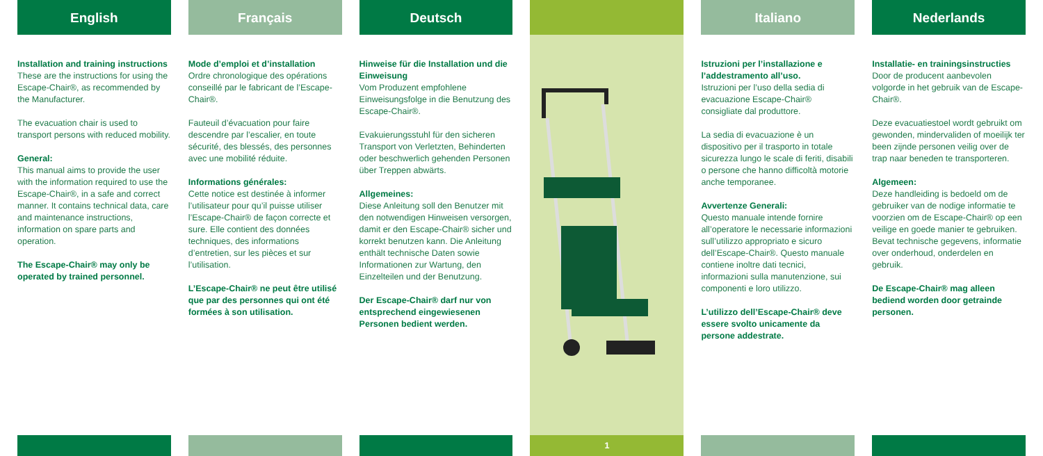English
Installation and training instructions
These are the instructions for using the Escape-Chair®, as recommended by the Manufacturer.
The evacuation chair is used to transport persons with reduced mobility.
General:
This manual aims to provide the user with the information required to use the Escape-Chair®, in a safe and correct manner. It contains technical data, care and maintenance instructions, information on spare parts and operation.
The Escape-Chair® may only be operated by trained personnel.
Français
Mode d’emploi et d’installation
Ordre chronologique des opérations conseillé par le fabricant de l’Escape-Chair®.
Fauteuil d’évacuation pour faire descendre par l’escalier, en toute sécurité, des blessés, des personnes avec une mobilité réduite.
Informations générales:
Cette notice est destinée à informer l’utilisateur pour qu’il puisse utiliser l’Escape-Chair® de façon correcte et sure. Elle contient des données techniques, des informations d’entretien, sur les pièces et sur l’utilisation.
L’Escape-Chair® ne peut être utilisé que par des personnes qui ont été formées à son utilisation.
Deutsch
Hinweise für die Installation und die Einweisung
Vom Produzent empfohlene Einweisungsfolge in die Benutzung des Escape-Chair®.
Evakuierungsstuhl für den sicheren Transport von Verletzten, Behinderten oder beschwerlich gehenden Personen über Treppen abwärts.
Allgemeines:
Diese Anleitung soll den Benutzer mit den notwendigen Hinweisen versorgen, damit er den Escape-Chair® sicher und korrekt benutzen kann. Die Anleitung enthält technische Daten sowie Informationen zur Wartung, den Einzelteilen und der Benutzung.
Der Escape-Chair® darf nur von entsprechend eingewiesenen Personen bedient werden.
1
Italiano
Istruzioni per l’installazione e l’addestramento all’uso.
Istruzioni per l’uso della sedia di evacuazione Escape-Chair® consigliate dal produttore.
La sedia di evacuazione è un dispositivo per il trasporto in totale sicurezza lungo le scale di feriti, disabili o persone che hanno difficoltà motorie anche temporanee.
Avvertenze Generali:
Questo manuale intende fornire all’operatore le necessarie informazioni sull’utilizzo appropriato e sicuro dell’Escape-Chair®. Questo manuale contiene inoltre dati tecnici, informazioni sulla manutenzione, sui componenti e loro utilizzo.
L’utilizzo dell’Escape-Chair® deve essere svolto unicamente da persone addestrate.
Nederlands
Installatie- en trainingsinstructies
Door de producent aanbevolen volgorde in het gebruik van de Escape-Chair®.
Deze evacuatiestoel wordt gebruikt om gewonden, mindervaliden of moeilijk ter been zijnde personen veilig over de trap naar beneden te transporteren.
Algemeen:
Deze handleiding is bedoeld om de gebruiker van de nodige informatie te voorzien om de Escape-Chair® op een veilige en goede manier te gebruiken. Bevat technische gegevens, informatie over onderhoud, onderdelen en gebruik.
De Escape-Chair® mag alleen bediend worden door getrainde personen.